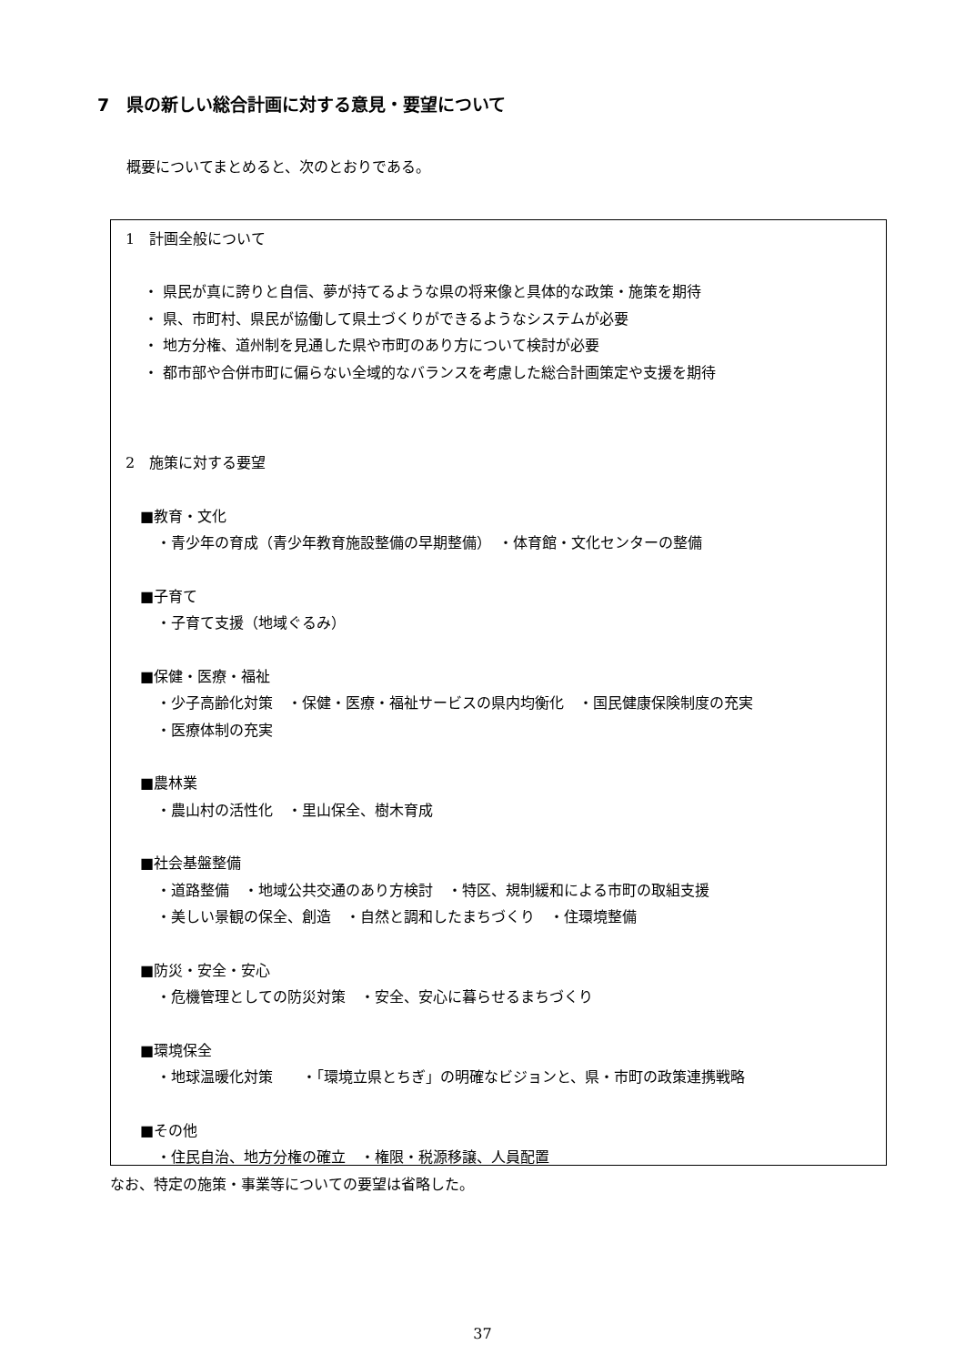7　県の新しい総合計画に対する意見・要望について
概要についてまとめると、次のとおりである。
1　計画全般について
・ 県民が真に誇りと自信、夢が持てるような県の将来像と具体的な政策・施策を期待
・ 県、市町村、県民が協働して県土づくりができるようなシステムが必要
・ 地方分権、道州制を見通した県や市町のあり方について検討が必要
・ 都市部や合併市町に偏らない全域的なバランスを考慮した総合計画策定や支援を期待
2　施策に対する要望
■教育・文化
・青少年の育成（青少年教育施設整備の早期整備）　・体育館・文化センターの整備
■子育て
・子育て支援（地域ぐるみ）
■保健・医療・福祉
・少子高齢化対策　・保健・医療・福祉サービスの県内均衡化　・国民健康保険制度の充実
・医療体制の充実
■農林業
・農山村の活性化　・里山保全、樹木育成
■社会基盤整備
・道路整備　・地域公共交通のあり方検討　・特区、規制緩和による市町の取組支援
・美しい景観の保全、創造　・自然と調和したまちづくり　・住環境整備
■防災・安全・安心
・危機管理としての防災対策　・安全、安心に暮らせるまちづくり
■環境保全
・地球温暖化対策　　・「環境立県とちぎ」の明確なビジョンと、県・市町の政策連携戦略
■その他
・住民自治、地方分権の確立　・権限・税源移譲、人員配置
なお、特定の施策・事業等についての要望は省略した。
37